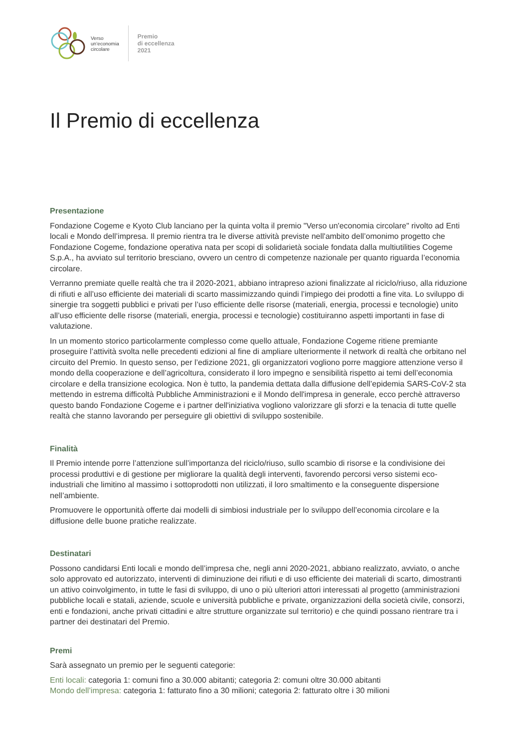Verso
un’economia
circolare
Premio
di eccellenza
2021
Il Premio di eccellenza
Presentazione
Fondazione Cogeme e Kyoto Club lanciano per la quinta volta il premio "Verso un'economia circolare" rivolto ad Enti locali e Mondo dell’impresa. Il premio rientra tra le diverse attività previste nell'ambito dell’omonimo progetto che Fondazione Cogeme, fondazione operativa nata per scopi di solidarietà sociale fondata dalla multiutilities Cogeme S.p.A., ha avviato sul territorio bresciano, ovvero un centro di competenze nazionale per quanto riguarda l’economia circolare.
Verranno premiate quelle realtà che tra il 2020-2021, abbiano intrapreso azioni finalizzate al riciclo/riuso, alla riduzione di rifiuti e all’uso efficiente dei materiali di scarto massimizzando quindi l’impiego dei prodotti a fine vita. Lo sviluppo di sinergie tra soggetti pubblici e privati per l’uso efficiente delle risorse (materiali, energia, processi e tecnologie) unito all’uso efficiente delle risorse (materiali, energia, processi e tecnologie) costituiranno aspetti importanti in fase di valutazione.
In un momento storico particolarmente complesso come quello attuale, Fondazione Cogeme ritiene premiante proseguire l’attività svolta nelle precedenti edizioni al fine di ampliare ulteriormente il network di realtà che orbitano nel circuito del Premio. In questo senso, per l’edizione 2021, gli organizzatori vogliono porre maggiore attenzione verso il mondo della cooperazione e dell’agricoltura, considerato il loro impegno e sensibilità rispetto ai temi dell’economia circolare e della transizione ecologica. Non è tutto, la pandemia dettata dalla diffusione dell’epidemia SARS-CoV-2 sta mettendo in estrema difficoltà Pubbliche Amministrazioni e il Mondo dell'impresa in generale, ecco perchè attraverso questo bando Fondazione Cogeme e i partner dell'iniziativa vogliono valorizzare gli sforzi e la tenacia di tutte quelle realtà che stanno lavorando per perseguire gli obiettivi di sviluppo sostenibile.
Finalità
Il Premio intende porre l’attenzione sull’importanza del riciclo/riuso, sullo scambio di risorse e la condivisione dei processi produttivi e di gestione per migliorare la qualità degli interventi, favorendo percorsi verso sistemi eco-industriali che limitino al massimo i sottoprodotti non utilizzati, il loro smaltimento e la conseguente dispersione nell’ambiente.
Promuovere le opportunità offerte dai modelli di simbiosi industriale per lo sviluppo dell’economia circolare e la diffusione delle buone pratiche realizzate.
Destinatari
Possono candidarsi Enti locali e mondo dell’impresa che, negli anni 2020-2021, abbiano realizzato, avviato, o anche solo approvato ed autorizzato, interventi di diminuzione dei rifiuti e di uso efficiente dei materiali di scarto, dimostranti un attivo coinvolgimento, in tutte le fasi di sviluppo, di uno o più ulteriori attori interessati al progetto (amministrazioni pubbliche locali e statali, aziende, scuole e università pubbliche e private, organizzazioni della società civile, consorzi, enti e fondazioni, anche privati cittadini e altre strutture organizzate sul territorio) e che quindi possano rientrare tra i partner dei destinatari del Premio.
Premi
Sarà assegnato un premio per le seguenti categorie:
Enti locali: categoria 1: comuni fino a 30.000 abitanti; categoria 2: comuni oltre 30.000 abitanti
Mondo dell’impresa: categoria 1: fatturato fino a 30 milioni; categoria 2: fatturato oltre i 30 milioni